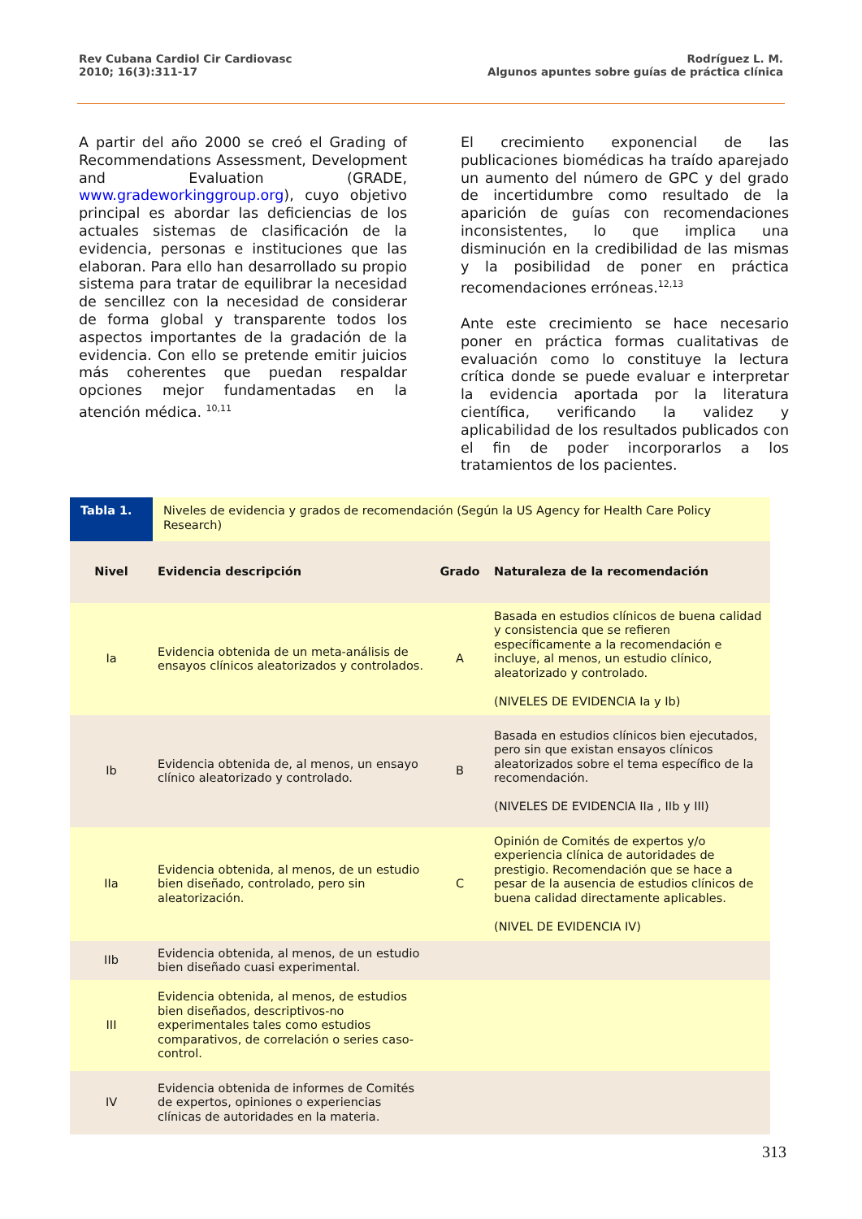Rev Cubana Cardiol Cir Cardiovasc
2010; 16(3):311-17
Rodríguez L. M.
Algunos apuntes sobre guías de práctica clínica
A partir del año 2000 se creó el Grading of Recommendations Assessment, Development and Evaluation (GRADE, www.gradeworkinggroup.org), cuyo objetivo principal es abordar las deficiencias de los actuales sistemas de clasificación de la evidencia, personas e instituciones que las elaboran. Para ello han desarrollado su propio sistema para tratar de equilibrar la necesidad de sencillez con la necesidad de considerar de forma global y transparente todos los aspectos importantes de la gradación de la evidencia. Con ello se pretende emitir juicios más coherentes que puedan respaldar opciones mejor fundamentadas en la atención médica. <sup>10,11</sup>
El crecimiento exponencial de las publicaciones biomédicas ha traído aparejado un aumento del número de GPC y del grado de incertidumbre como resultado de la aparición de guías con recomendaciones inconsistentes, lo que implica una disminución en la credibilidad de las mismas y la posibilidad de poner en práctica recomendaciones erróneas.<sup>12,13</sup>
Ante este crecimiento se hace necesario poner en práctica formas cualitativas de evaluación como lo constituye la lectura crítica donde se puede evaluar e interpretar la evidencia aportada por la literatura científica, verificando la validez y aplicabilidad de los resultados publicados con el fin de poder incorporarlos a los tratamientos de los pacientes.
| Tabla 1. | Niveles de evidencia y grados de recomendación (Según la US Agency for Health Care Policy Research) | | |
| Nivel | Evidencia descripción | Grado | Naturaleza de la recomendación |
| Ia | Evidencia obtenida de un meta-análisis de ensayos clínicos aleatorizados y controlados. | A | Basada en estudios clínicos de buena calidad y consistencia que se refieren específicamente a la recomendación e incluye, al menos, un estudio clínico, aleatorizado y controlado. (NIVELES DE EVIDENCIA Ia y Ib) |
| Ib | Evidencia obtenida de, al menos, un ensayo clínico aleatorizado y controlado. | B | Basada en estudios clínicos bien ejecutados, pero sin que existan ensayos clínicos aleatorizados sobre el tema específico de la recomendación. (NIVELES DE EVIDENCIA IIa , IIb y III) |
| IIa | Evidencia obtenida, al menos, de un estudio bien diseñado, controlado, pero sin aleatorización. | C | Opinión de Comités de expertos y/o experiencia clínica de autoridades de prestigio. Recomendación que se hace a pesar de la ausencia de estudios clínicos de buena calidad directamente aplicables. (NIVEL DE EVIDENCIA IV) |
| IIb | Evidencia obtenida, al menos, de un estudio bien diseñado cuasi experimental. | | |
| III | Evidencia obtenida, al menos, de estudios bien diseñados, descriptivos-no experimentales tales como estudios comparativos, de correlación o series caso-control. | | |
| IV | Evidencia obtenida de informes de Comités de expertos, opiniones o experiencias clínicas de autoridades en la materia. | | |
313